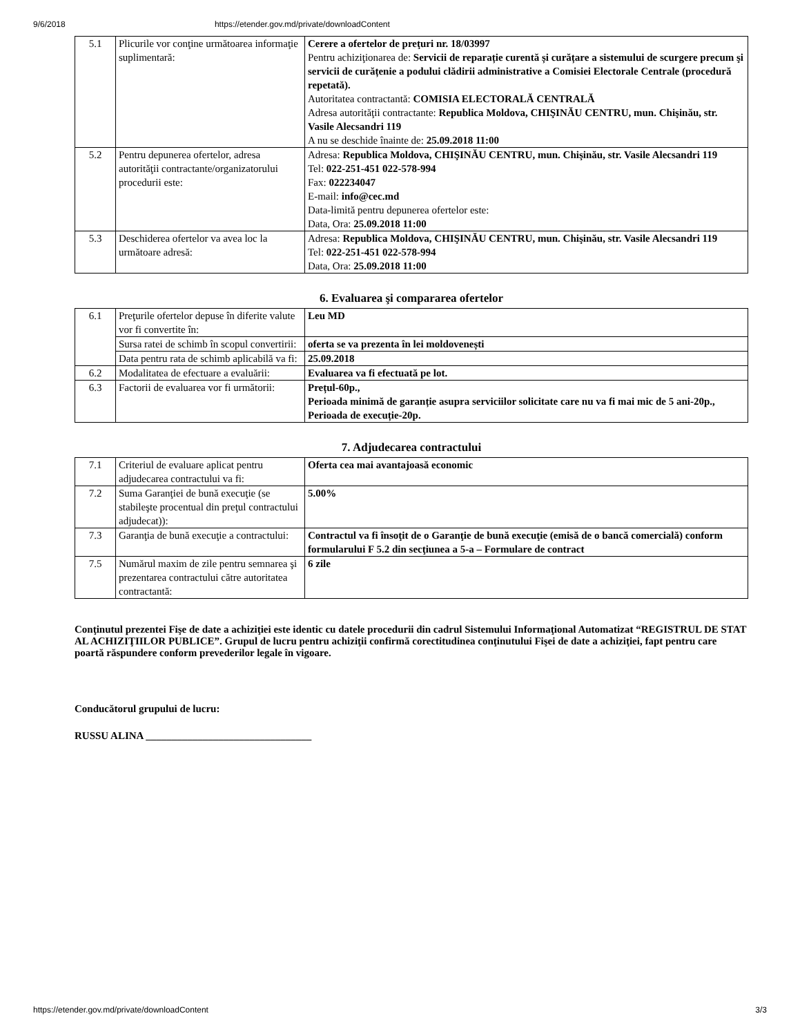9/6/2018 https://etender.gov.md/private/downloadContent
| 5.1 | Plicurile vor conţine următoarea informaţie suplimentară: | Cerere a ofertelor de preţuri nr. 18/03997 Pentru achiziţionarea de: Servicii de reparație curentă și curățare a sistemului de scurgere precum şi servicii de curățenie a podului clădirii administrative a Comisiei Electorale Centrale (procedură repetată). Autoritatea contractantă: COMISIA ELECTORALĂ CENTRALĂ Adresa autorităţii contractante: Republica Moldova, CHIŞINĂU CENTRU, mun. Chişinău, str. Vasile Alecsandri 119 A nu se deschide înainte de: 25.09.2018 11:00 |
| 5.2 | Pentru depunerea ofertelor, adresa autorităţii contractante/organizatorului procedurii este: | Adresa: Republica Moldova, CHIŞINĂU CENTRU, mun. Chişinău, str. Vasile Alecsandri 119 Tel: 022-251-451 022-578-994 Fax: 022234047 E-mail: info@cec.md Data-limită pentru depunerea ofertelor este: Data, Ora: 25.09.2018 11:00 |
| 5.3 | Deschiderea ofertelor va avea loc la următoare adresă: | Adresa: Republica Moldova, CHIŞINĂU CENTRU, mun. Chişinău, str. Vasile Alecsandri 119 Tel: 022-251-451 022-578-994 Data, Ora: 25.09.2018 11:00 |
6. Evaluarea şi compararea ofertelor
| 6.1 | Preţurile ofertelor depuse în diferite valute vor fi convertite în: | Leu MD |
| | Sursa ratei de schimb în scopul convertirii: | oferta se va prezenta în lei moldovenești |
| | Data pentru rata de schimb aplicabilă va fi: | 25.09.2018 |
| 6.2 | Modalitatea de efectuare a evaluării: | Evaluarea va fi efectuată pe lot. |
| 6.3 | Factorii de evaluarea vor fi următorii: | Prețul-60p., Perioada minimă de garanție asupra serviciilor solicitate care nu va fi mai mic de 5 ani-20p., Perioada de execuție-20p. |
7. Adjudecarea contractului
| 7.1 | Criteriul de evaluare aplicat pentru adjudecarea contractului va fi: | Oferta cea mai avantajoasă economic |
| 7.2 | Suma Garanţiei de bună execuţie (se stabileşte procentual din preţul contractului adjudecat)): | 5.00% |
| 7.3 | Garanţia de bună execuţie a contractului: | Contractul va fi însoţit de o Garanţie de bună execuţie (emisă de o bancă comercială) conform formularului F 5.2 din secţiunea a 5-a – Formulare de contract |
| 7.5 | Numărul maxim de zile pentru semnarea şi prezentarea contractului către autoritatea contractantă: | 6 zile |
Conţinutul prezentei Fişe de date a achiziţiei este identic cu datele procedurii din cadrul Sistemului Informaţional Automatizat “REGISTRUL DE STAT AL ACHIZIŢIILOR PUBLICE”. Grupul de lucru pentru achiziţii confirmă corectitudinea conţinutului Fişei de date a achiziţiei, fapt pentru care poartă răspundere conform prevederilor legale în vigoare.
Conducătorul grupului de lucru:
RUSSU ALINA ________________________________
https://etender.gov.md/private/downloadContent 3/3